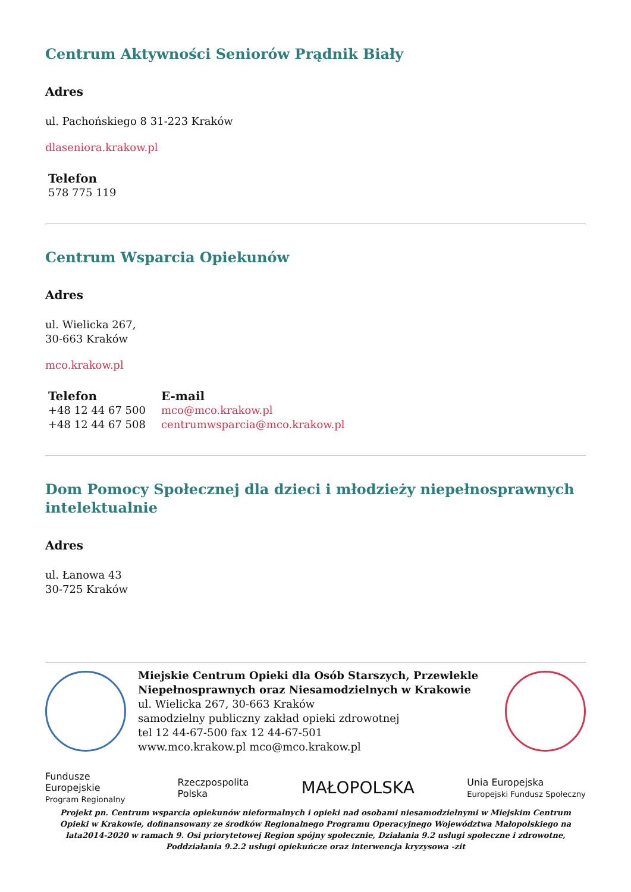Centrum Aktywności Seniorów Prądnik Biały
Adres
ul. Pachońskiego 8 31-223 Kraków
dlaseniora.krakow.pl
Telefon
578 775 119
Centrum Wsparcia Opiekunów
Adres
ul. Wielicka 267,
30-663 Kraków
mco.krakow.pl
Telefon
+48 12 44 67 500
+48 12 44 67 508
E-mail
mco@mco.krakow.pl
centrumwsparcia@mco.krakow.pl
Dom Pomocy Społecznej dla dzieci i młodzieży niepełnosprawnych intelektualnie
Adres
ul. Łanowa 43
30-725 Kraków
Miejskie Centrum Opieki dla Osób Starszych, Przewlekle Niepełnosprawnych oraz Niesamodzielnych w Krakowie
ul. Wielicka 267, 30-663 Kraków
samodzielny publiczny zakład opieki zdrowotnej
tel 12 44-67-500 fax 12 44-67-501
www.mco.krakow.pl mco@mco.krakow.pl
Fundusze
Europejskie
Program Regionalny
Rzeczpospolita
Polska
MAŁOPOLSKA
Unia Europejska
Europejski Fundusz Społeczny
Projekt pn. Centrum wsparcia opiekunów nieformalnych i opieki nad osobami niesamodzielnymi w Miejskim Centrum Opieki w Krakowie, dofinansowany ze środków Regionalnego Programu Operacyjnego Województwa Małopolskiego na lata2014-2020 w ramach 9. Osi priorytetowej Region spójny społecznie, Działania 9.2 usługi społeczne i zdrowotne, Poddziałania 9.2.2 usługi opiekuńcze oraz interwencja kryzysowa -zit